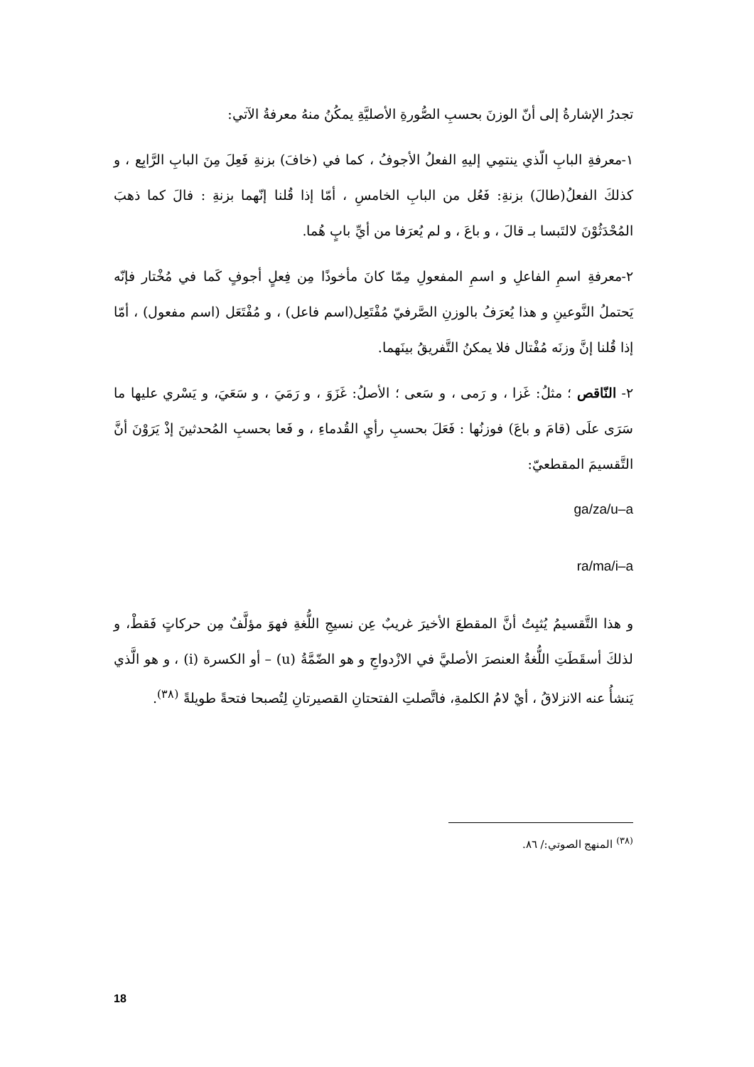تجدرُ الإشارةُ إلى أنّ الوزنَ بحسبِ الصُّورةِ الأصليَّةِ يمكُنُ منهُ معرفةُ الآتي:
١-معرفةِ البابِ الّذي ينتمِي إليهِ الفعلُ الأجوفُ ، كما في (خافَ) بزنةِ فَعِلَ مِنَ البابِ الرَّابِع ، و كذلكَ الفعلُ(طالَ) بزنةِ: فَعُل من البابِ الخامسِ ، أمّا إذا قُلنا إنّهما بزنةِ : فالَ كما ذهبَ المُحْدَثُوْنَ لالتَبسا بـ قالَ ، و باعَ ، و لم يُعرَفا من أيِّ بابٍ هُما.
٢-معرفةِ اسمِ الفاعلِ و اسمِ المفعولِ مِمّا كانَ مأخوذًا مِن فِعلٍ أجوفٍ كَما في مُخْتار فإنّه يَحتملُ النَّوعينِ و هذا يُعرَفُ بالوزنِ الصَّرفيّ مُفْتَعِل(اسم فاعل) ، و مُفْتَعَل (اسم مفعول) ، أمّا إذا قُلنا إنَّ وزنَه مُفْتال فلا يمكنُ التَّفريقُ بينَهما.
٢- النّاقص ؛ مثلُ: غَزا ، و رَمى ، و سَعى ؛ الأصلُ: غَزَوَ ، و رَمَيَ ، و سَعَيَ، و يَسْري عليها ما سَرَى علَى (قامَ و باعَ) فوزنُها : فَعَلَ بحسبِ رأيِ القُدماءِ ، و فَعا بحسبِ المُحدثينَ إذْ يَرَوْنَ أنَّ التَّقسيمَ المقطعيّ:
ga/za/u–a
ra/ma/i–a
و هذا التَّقسيمُ يُثبِتُ أنَّ المقطعَ الأخيرَ غريبٌ عِن نسيجِ اللُّغةِ فهوَ مؤلَّفٌ مِن حركاتٍ فَقطْ، و لذلكَ أسقَطَتِ اللُّغةُ العنصرَ الأصليَّ في الازْدواجِ و هو الضّمَّةُ (u) – أو الكسرة (i) ، و هو الَّذي يَنشأُ عنه الانزلاقُ ، أيْ لامُ الكلمةِ، فاتَّصلتِ الفتحتانِ القصيرتانِ لِتُصبحا فتحةً طويلةً <sup>(٣٨)</sup>.
<sup>(٣٨)</sup> المنهج الصوتي:/ ٨٦.
18